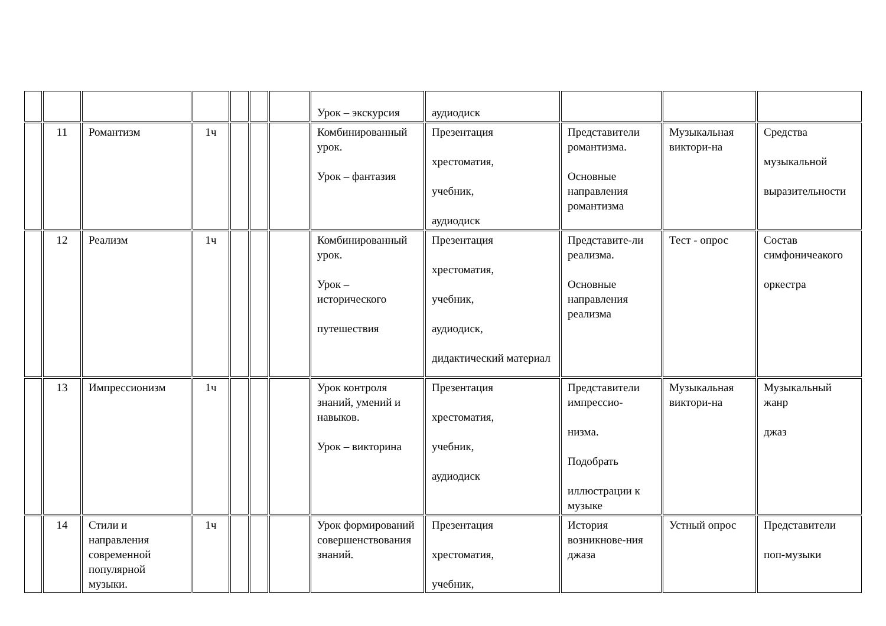| | | | | | | | Урок – экскурсия | аудиодиск | | | |
| | 11 | Романтизм | 1ч | | | | Комбинированный урок. Урок – фантазия | Презентация хрестоматия, учебник, аудиодиск | Представители романтизма. Основные направления романтизма | Музыкальная виктори-на | Средства музыкальной выразительности |
| | 12 | Реализм | 1ч | | | | Комбинированный урок. Урок – исторического путешествия | Презентация хрестоматия, учебник, аудиодиск, дидактический материал | Представите-ли реализма. Основные направления реализма | Тест - опрос | Состав симфоничеакого оркестра |
| | 13 | Импрессионизм | 1ч | | | | Урок контроля знаний, умений и навыков. Урок – викторина | Презентация хрестоматия, учебник, аудиодиск | Представители импрессио- низма. Подобрать иллюстрации к музыке | Музыкальная виктори-на | Музыкальный жанр джаз |
| | 14 | Стили и направления современной популярной музыки. | 1ч | | | | Урок формирований совершенствования знаний. | Презентация хрестоматия, учебник, | История возникнове-ния джаза | Устный опрос | Представители поп-музыки |